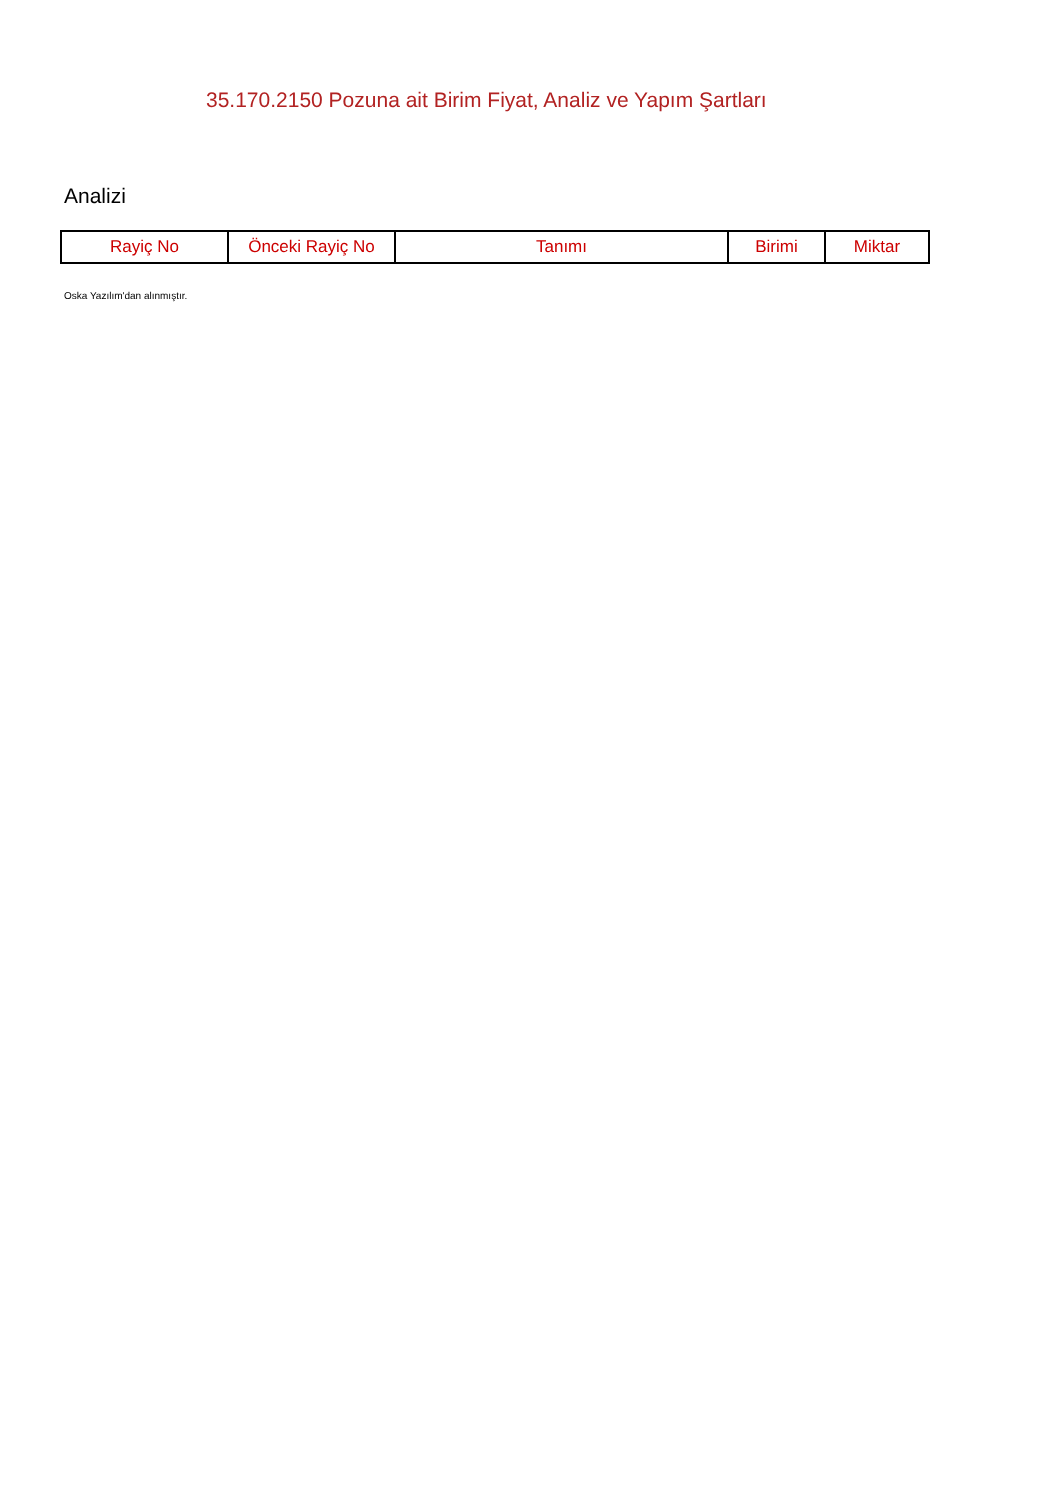35.170.2150 Pozuna ait Birim Fiyat, Analiz ve Yapım Şartları
Analizi
| Rayiç No | Önceki Rayiç No | Tanımı | Birimi | Miktar |
| --- | --- | --- | --- | --- |
Oska Yazılım'dan alınmıştır.